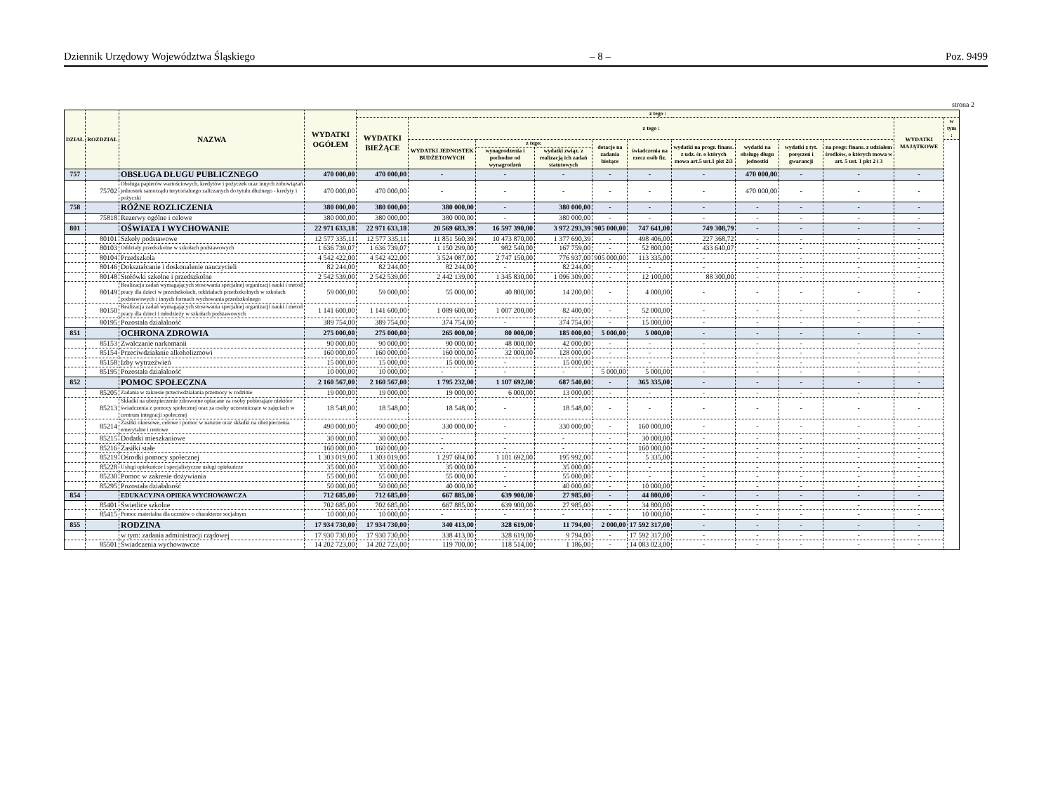Dziennik Urzędowy Województwa Śląskiego – 8 – Poz. 9499
strona 2
| DZIAŁ | ROZDZIAŁ | NAZWA | WYDATKI OGÓŁEM | z tego : | | | | | | | | | | | |
| --- | --- | --- | --- | --- | --- | --- | --- | --- | --- | --- | --- | --- | --- | --- | --- |
| | | | | WYDATKI BIEŻĄCE | z tego : | | | | | | | | | WYDATKI MAJĄTKOWE | w tym : |
| | | | | | WYDATKI JEDNOSTEK BUDŻETOWYCH | z tego: | | dotacje na zadania bieżące | świadczenia na rzecz osób fiz. | wydatki na progr. finans. z udz. śr. o których mowa art.5 ust.1 pkt 2i3 | wydatki na obsługę długu jednostki | wydatki z tyt. poręczeń i gwarancji | na progr. finans. z udziałem środków, o których mowa w art. 5 ust. 1 pkt 2 i 3 | | |
| | | | | | | wynagrodzenia i pochodne od wynagrodzeń | wydatki związ. z realizacją ich zadań statutowych | | | | | | | | |
| 757 | | OBSŁUGA DŁUGU PUBLICZNEGO | 470 000,00 | 470 000,00 | - | - | - | - | - | - | 470 000,00 | - | - | - | |
| | 75702 | Obsługa papierów wartościowych, kredytów i pożyczek oraz innych zobowiązań jednostek samorządu terytorialnego zaliczanych do tytułu dłużnego - kredyty i pożyczki | 470 000,00 | 470 000,00 | - | - | - | - | - | - | 470 000,00 | - | - | - | |
| 758 | | RÓŻNE ROZLICZENIA | 380 000,00 | 380 000,00 | 380 000,00 | - | 380 000,00 | - | - | - | - | - | - | - | |
| | 75818 | Rezerwy ogólne i celowe | 380 000,00 | 380 000,00 | 380 000,00 | - | 380 000,00 | - | - | - | - | - | - | - | |
| 801 | | OŚWIATA I WYCHOWANIE | 22 971 633,18 | 22 971 633,18 | 20 569 683,39 | 16 597 390,00 | 3 972 293,39 | 905 000,00 | 747 641,00 | 749 308,79 | - | - | - | - | |
| | 80101 | Szkoły podstawowe | 12 577 335,11 | 12 577 335,11 | 11 851 560,39 | 10 473 870,00 | 1 377 690,39 | - | 498 406,00 | 227 368,72 | - | - | - | - | |
| | 80103 | Oddziały przedszkolne w szkołach podstawowych | 1 636 739,07 | 1 636 739,07 | 1 150 299,00 | 982 540,00 | 167 759,00 | - | 52 800,00 | 433 640,07 | - | - | - | - | |
| | 80104 | Przedszkola | 4 542 422,00 | 4 542 422,00 | 3 524 087,00 | 2 747 150,00 | 776 937,00 | 905 000,00 | 113 335,00 | - | - | - | - | - | |
| | 80146 | Dokształcanie i doskonalenie nauczycieli | 82 244,00 | 82 244,00 | 82 244,00 | - | 82 244,00 | - | - | - | - | - | - | - | |
| | 80148 | Stołówki szkolne i przedszkolne | 2 542 539,00 | 2 542 539,00 | 2 442 139,00 | 1 345 830,00 | 1 096 309,00 | - | 12 100,00 | 88 300,00 | - | - | - | - | |
| | 80149 | Realizacja zadań wymagających stosowania specjalnej organizacji nauki i metod pracy dla dzieci w przedszkolach, oddziałach przedszkolnych w szkołach podstawowych i innych formach wychowania przedszkolnego | 59 000,00 | 59 000,00 | 55 000,00 | 40 800,00 | 14 200,00 | - | 4 000,00 | - | - | - | - | - | |
| | 80150 | Realizacja zadań wymagających stosowania specjalnej organizacji nauki i metod pracy dla dzieci i młodzieży w szkołach podstawowych | 1 141 600,00 | 1 141 600,00 | 1 089 600,00 | 1 007 200,00 | 82 400,00 | - | 52 000,00 | - | - | - | - | - | |
| | 80195 | Pozostała działalność | 389 754,00 | 389 754,00 | 374 754,00 | - | 374 754,00 | - | 15 000,00 | - | - | - | - | - | |
| 851 | | OCHRONA ZDROWIA | 275 000,00 | 275 000,00 | 265 000,00 | 80 000,00 | 185 000,00 | 5 000,00 | 5 000,00 | - | - | - | - | - | |
| | 85153 | Zwalczanie narkomanii | 90 000,00 | 90 000,00 | 90 000,00 | 48 000,00 | 42 000,00 | - | - | - | - | - | - | - | |
| | 85154 | Przeciwdziałanie alkoholizmowi | 160 000,00 | 160 000,00 | 160 000,00 | 32 000,00 | 128 000,00 | - | - | - | - | - | - | - | |
| | 85158 | Izby wytrzeźwień | 15 000,00 | 15 000,00 | 15 000,00 | - | 15 000,00 | - | - | - | - | - | - | - | |
| | 85195 | Pozostała działalność | 10 000,00 | 10 000,00 | - | - | - | 5 000,00 | 5 000,00 | - | - | - | - | - | |
| 852 | | POMOC SPOŁECZNA | 2 160 567,00 | 2 160 567,00 | 1 795 232,00 | 1 107 692,00 | 687 540,00 | - | 365 335,00 | - | - | - | - | - | |
| | 85205 | Zadania w zakresie przeciwdziałania przemocy w rodzinie | 19 000,00 | 19 000,00 | 19 000,00 | 6 000,00 | 13 000,00 | - | - | - | - | - | - | - | |
| | 85213 | Składki na ubezpieczenie zdrowotne opłacane za osoby pobierające niektóre świadczenia z pomocy społecznej oraz za osoby uczestniczące w zajęciach w centrum integracji społecznej | 18 548,00 | 18 548,00 | 18 548,00 | - | 18 548,00 | - | - | - | - | - | - | - | |
| | 85214 | Zasiłki okresowe, celowe i pomoc w naturze oraz składki na ubezpieczenia emerytalne i rentowe | 490 000,00 | 490 000,00 | 330 000,00 | - | 330 000,00 | - | 160 000,00 | - | - | - | - | - | |
| | 85215 | Dodatki mieszkaniowe | 30 000,00 | 30 000,00 | - | - | - | - | 30 000,00 | - | - | - | - | - | |
| | 85216 | Zasiłki stałe | 160 000,00 | 160 000,00 | - | - | - | - | 160 000,00 | - | - | - | - | - | |
| | 85219 | Ośrodki pomocy społecznej | 1 303 019,00 | 1 303 019,00 | 1 297 684,00 | 1 101 692,00 | 195 992,00 | - | 5 335,00 | - | - | - | - | - | |
| | 85228 | Usługi opiekuńcze i specjalistyczne usługi opiekuńcze | 35 000,00 | 35 000,00 | 35 000,00 | - | 35 000,00 | - | - | - | - | - | - | - | |
| | 85230 | Pomoc w zakresie dożywiania | 55 000,00 | 55 000,00 | 55 000,00 | - | 55 000,00 | - | - | - | - | - | - | - | |
| | 85295 | Pozostała działalność | 50 000,00 | 50 000,00 | 40 000,00 | - | 40 000,00 | - | 10 000,00 | - | - | - | - | - | |
| 854 | | EDUKACYJNA OPIEKA WYCHOWAWCZA | 712 685,00 | 712 685,00 | 667 885,00 | 639 900,00 | 27 985,00 | - | 44 800,00 | - | - | - | - | - | |
| | 85401 | Świetlice szkolne | 702 685,00 | 702 685,00 | 667 885,00 | 639 900,00 | 27 985,00 | - | 34 800,00 | - | - | - | - | - | |
| | 85415 | Pomoc materialna dla uczniów o charakterze socjalnym | 10 000,00 | 10 000,00 | - | - | - | - | 10 000,00 | - | - | - | - | - | |
| 855 | | RODZINA | 17 934 730,00 | 17 934 730,00 | 340 413,00 | 328 619,00 | 11 794,00 | 2 000,00 | 17 592 317,00 | - | - | - | - | - | |
| | | w tym: zadania administracji rządowej | 17 930 730,00 | 17 930 730,00 | 338 413,00 | 328 619,00 | 9 794,00 | - | 17 592 317,00 | - | - | - | - | - | |
| | 85501 | Świadczenia wychowawcze | 14 202 723,00 | 14 202 723,00 | 119 700,00 | 118 514,00 | 1 186,00 | - | 14 083 023,00 | - | - | - | - | - | |